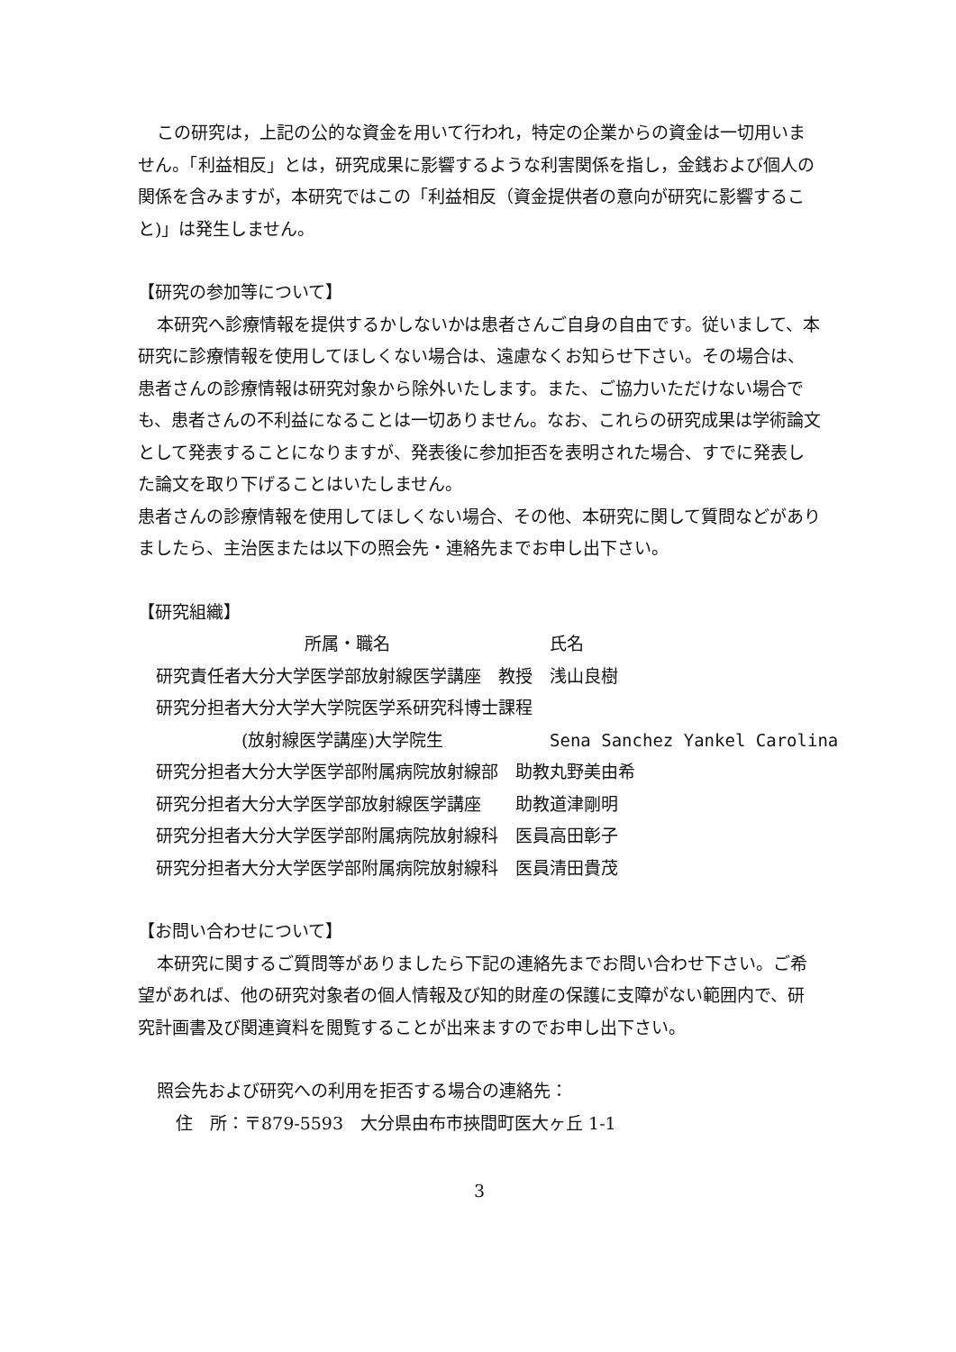この研究は，上記の公的な資金を用いて行われ，特定の企業からの資金は一切用いません。「利益相反」とは，研究成果に影響するような利害関係を指し，金銭および個人の関係を含みますが，本研究ではこの「利益相反（資金提供者の意向が研究に影響すること)」は発生しません。
【研究の参加等について】
本研究へ診療情報を提供するかしないかは患者さんご自身の自由です。従いまして、本研究に診療情報を使用してほしくない場合は、遠慮なくお知らせ下さい。その場合は、患者さんの診療情報は研究対象から除外いたします。また、ご協力いただけない場合でも、患者さんの不利益になることは一切ありません。なお、これらの研究成果は学術論文として発表することになりますが、発表後に参加拒否を表明された場合、すでに発表した論文を取り下げることはいたしません。
患者さんの診療情報を使用してほしくない場合、その他、本研究に関して質問などがありましたら、主治医または以下の照会先・連絡先までお申し出下さい。
【研究組織】
| | 所属・職名 | 氏名 |
| --- | --- | --- |
| 研究責任者 | 大分大学医学部放射線医学講座 教授 | 浅山良樹 |
| 研究分担者 | 大分大学大学院医学系研究科博士課程 | |
| | (放射線医学講座)大学院生 | Sena Sanchez Yankel Carolina |
| 研究分担者 | 大分大学医学部附属病院放射線部 助教 | 丸野美由希 |
| 研究分担者 | 大分大学医学部放射線医学講座 助教 | 道津剛明 |
| 研究分担者 | 大分大学医学部附属病院放射線科 医員 | 高田彰子 |
| 研究分担者 | 大分大学医学部附属病院放射線科 医員 | 清田貴茂 |
【お問い合わせについて】
本研究に関するご質問等がありましたら下記の連絡先までお問い合わせ下さい。ご希望があれば、他の研究対象者の個人情報及び知的財産の保護に支障がない範囲内で、研究計画書及び関連資料を閲覧することが出来ますのでお申し出下さい。
照会先および研究への利用を拒否する場合の連絡先：
住　所：〒879-5593　大分県由布市挾間町医大ヶ丘 1-1
3